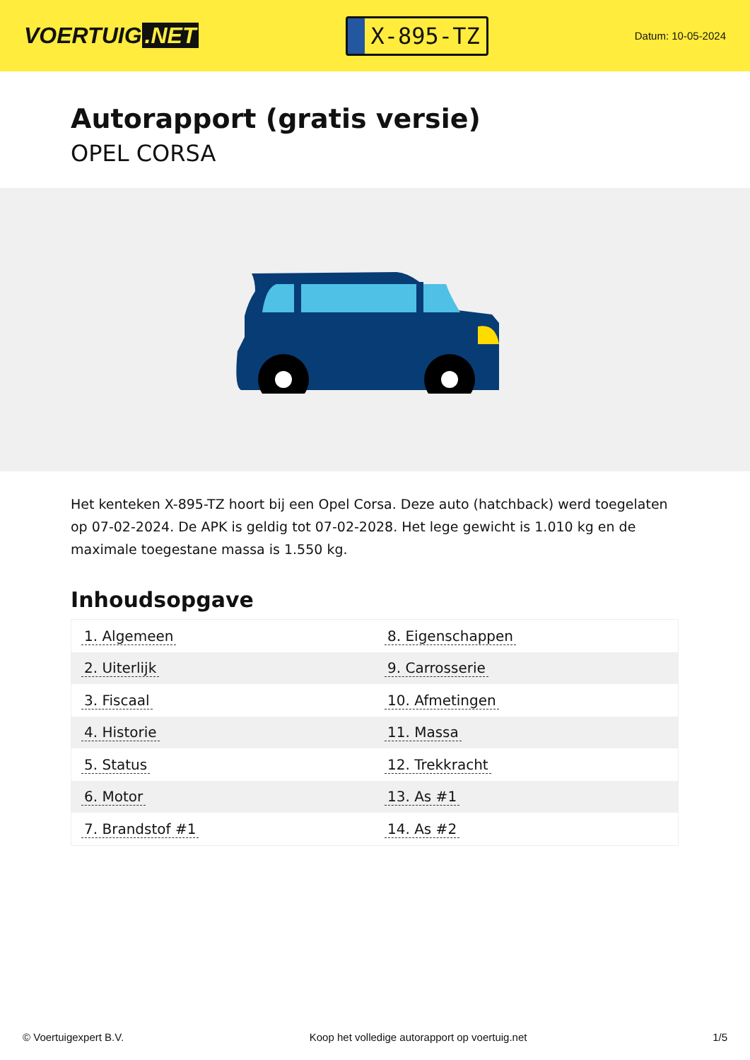VOERTUIG.NET
X-895-TZ
Datum: 10-05-2024
Autorapport (gratis versie)
OPEL CORSA
Het kenteken X-895-TZ hoort bij een Opel Corsa. Deze auto (hatchback) werd toegelaten op 07-02-2024. De APK is geldig tot 07-02-2028. Het lege gewicht is 1.010 kg en de maximale toegestane massa is 1.550 kg.
Inhoudsopgave
| 1. Algemeen | 8. Eigenschappen |
| 2. Uiterlijk | 9. Carrosserie |
| 3. Fiscaal | 10. Afmetingen |
| 4. Historie | 11. Massa |
| 5. Status | 12. Trekkracht |
| 6. Motor | 13. As #1 |
| 7. Brandstof #1 | 14. As #2 |
© Voertuigexpert B.V. Koop het volledige autorapport op voertuig.net 1/5